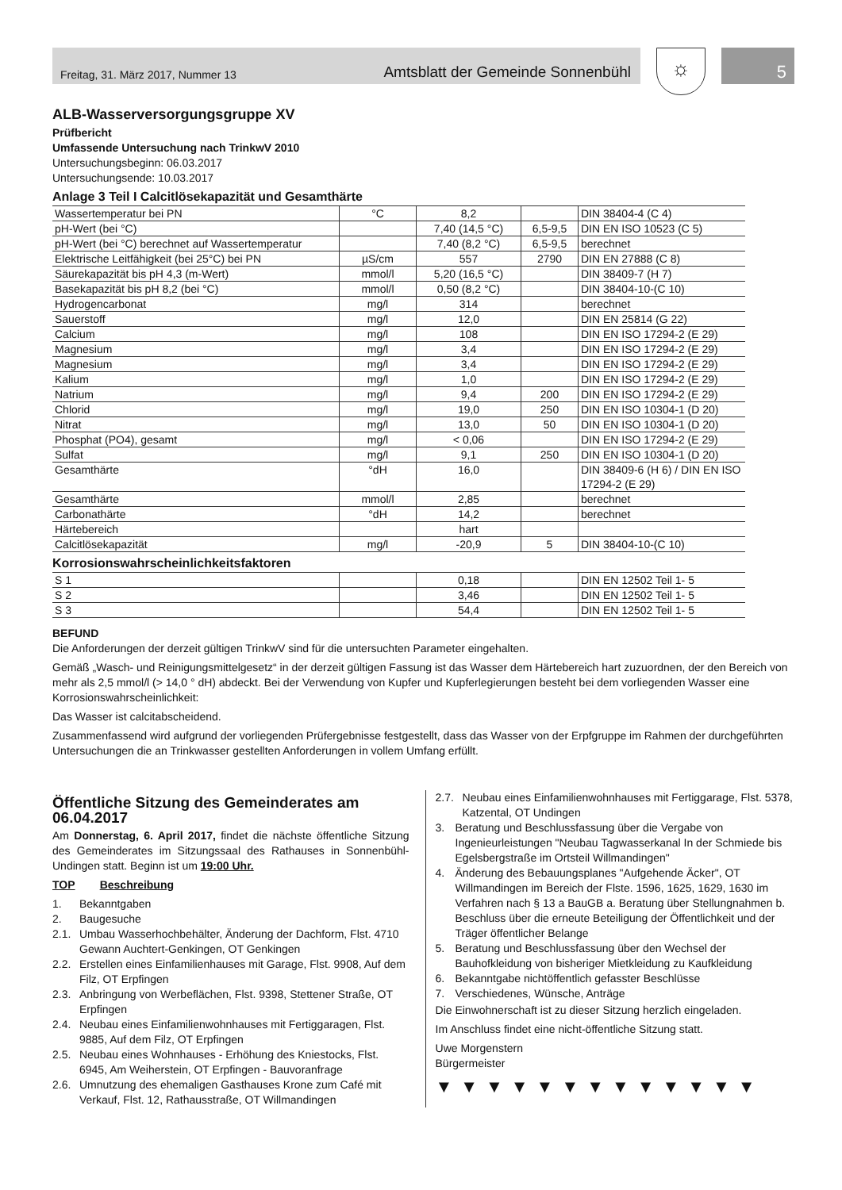Freitag, 31. März 2017, Nummer 13 Amtsblatt der Gemeinde Sonnenbühl
☼
5
ALB-Wasserversorgungsgruppe XV
Prüfbericht
Umfassende Untersuchung nach TrinkwV 2010
Untersuchungsbeginn: 06.03.2017
Untersuchungsende: 10.03.2017
Anlage 3 Teil I Calcitlösekapazität und Gesamthärte
| Wassertemperatur bei PN | °C | 8,2 | | DIN 38404-4 (C 4) |
| pH-Wert (bei °C) | | 7,40 (14,5 °C) | 6,5-9,5 | DIN EN ISO 10523 (C 5) |
| pH-Wert (bei °C) berechnet auf Wassertemperatur | | 7,40 (8,2 °C) | 6,5-9,5 | berechnet |
| Elektrische Leitfähigkeit (bei 25°C) bei PN | µS/cm | 557 | 2790 | DIN EN 27888 (C 8) |
| Säurekapazität bis pH 4,3 (m-Wert) | mmol/l | 5,20 (16,5 °C) | | DIN 38409-7 (H 7) |
| Basekapazität bis pH 8,2 (bei °C) | mmol/l | 0,50 (8,2 °C) | | DIN 38404-10-(C 10) |
| Hydrogencarbonat | mg/l | 314 | | berechnet |
| Sauerstoff | mg/l | 12,0 | | DIN EN 25814 (G 22) |
| Calcium | mg/l | 108 | | DIN EN ISO 17294-2 (E 29) |
| Magnesium | mg/l | 3,4 | | DIN EN ISO 17294-2 (E 29) |
| Magnesium | mg/l | 3,4 | | DIN EN ISO 17294-2 (E 29) |
| Kalium | mg/l | 1,0 | | DIN EN ISO 17294-2 (E 29) |
| Natrium | mg/l | 9,4 | 200 | DIN EN ISO 17294-2 (E 29) |
| Chlorid | mg/l | 19,0 | 250 | DIN EN ISO 10304-1 (D 20) |
| Nitrat | mg/l | 13,0 | 50 | DIN EN ISO 10304-1 (D 20) |
| Phosphat (PO4), gesamt | mg/l | < 0,06 | | DIN EN ISO 17294-2 (E 29) |
| Sulfat | mg/l | 9,1 | 250 | DIN EN ISO 10304-1 (D 20) |
| Gesamthärte | °dH | 16,0 | | DIN 38409-6 (H 6) / DIN EN ISO 17294-2 (E 29) |
| Gesamthärte | mmol/l | 2,85 | | berechnet |
| Carbonathärte | °dH | 14,2 | | berechnet |
| Härtebereich | | hart | | |
| Calcitlösekapazität | mg/l | -20,9 | 5 | DIN 38404-10-(C 10) |
Korrosionswahrscheinlichkeitsfaktoren
| S 1 | | 0,18 | | DIN EN 12502 Teil 1- 5 |
| S 2 | | 3,46 | | DIN EN 12502 Teil 1- 5 |
| S 3 | | 54,4 | | DIN EN 12502 Teil 1- 5 |
BEFUND
Die Anforderungen der derzeit gültigen TrinkwV sind für die untersuchten Parameter eingehalten.
Gemäß „Wasch- und Reinigungsmittelgesetz“ in der derzeit gültigen Fassung ist das Wasser dem Härtebereich hart zuzuordnen, der den Bereich von mehr als 2,5 mmol/l (> 14,0 ° dH) abdeckt. Bei der Verwendung von Kupfer und Kupferlegierungen besteht bei dem vorliegenden Wasser eine Korrosionswahrscheinlichkeit:
Das Wasser ist calcitabscheidend.
Zusammenfassend wird aufgrund der vorliegenden Prüfergebnisse festgestellt, dass das Wasser von der Erpfgruppe im Rahmen der durchgeführten Untersuchungen die an Trinkwasser gestellten Anforderungen in vollem Umfang erfüllt.
Öffentliche Sitzung des Gemeinderates am 06.04.2017
Am Donnerstag, 6. April 2017, findet die nächste öffentliche Sitzung des Gemeinderates im Sitzungssaal des Rathauses in Sonnenbühl-Undingen statt. Beginn ist um 19:00 Uhr.
TOP Beschreibung
1. Bekanntgaben
2. Baugesuche
2.1. Umbau Wasserhochbehälter, Änderung der Dachform, Flst. 4710 Gewann Auchtert-Genkingen, OT Genkingen
2.2. Erstellen eines Einfamilienhauses mit Garage, Flst. 9908, Auf dem Filz, OT Erpfingen
2.3. Anbringung von Werbeflächen, Flst. 9398, Stettener Straße, OT Erpfingen
2.4. Neubau eines Einfamilienwohnhauses mit Fertiggaragen, Flst. 9885, Auf dem Filz, OT Erpfingen
2.5. Neubau eines Wohnhauses - Erhöhung des Kniestocks, Flst. 6945, Am Weiherstein, OT Erpfingen - Bauvoranfrage
2.6. Umnutzung des ehemaligen Gasthauses Krone zum Café mit Verkauf, Flst. 12, Rathausstraße, OT Willmandingen
2.7. Neubau eines Einfamilienwohnhauses mit Fertiggarage, Flst. 5378, Katzental, OT Undingen
3. Beratung und Beschlussfassung über die Vergabe von Ingenieurleistungen "Neubau Tagwasserkanal In der Schmiede bis Egelsbergstraße im Ortsteil Willmandingen"
4. Änderung des Bebauungsplanes "Aufgehende Äcker", OT Willmandingen im Bereich der Flste. 1596, 1625, 1629, 1630 im Verfahren nach § 13 a BauGB a. Beratung über Stellungnahmen b. Beschluss über die erneute Beteiligung der Öffentlichkeit und der Träger öffentlicher Belange
5. Beratung und Beschlussfassung über den Wechsel der Bauhofkleidung von bisheriger Mietkleidung zu Kaufkleidung
6. Bekanntgabe nichtöffentlich gefasster Beschlüsse
7. Verschiedenes, Wünsche, Anträge
Die Einwohnerschaft ist zu dieser Sitzung herzlich eingeladen.
Im Anschluss findet eine nicht-öffentliche Sitzung statt.
Uwe Morgenstern
Bürgermeister
▼▼▼▼▼▼▼▼▼▼▼▼▼